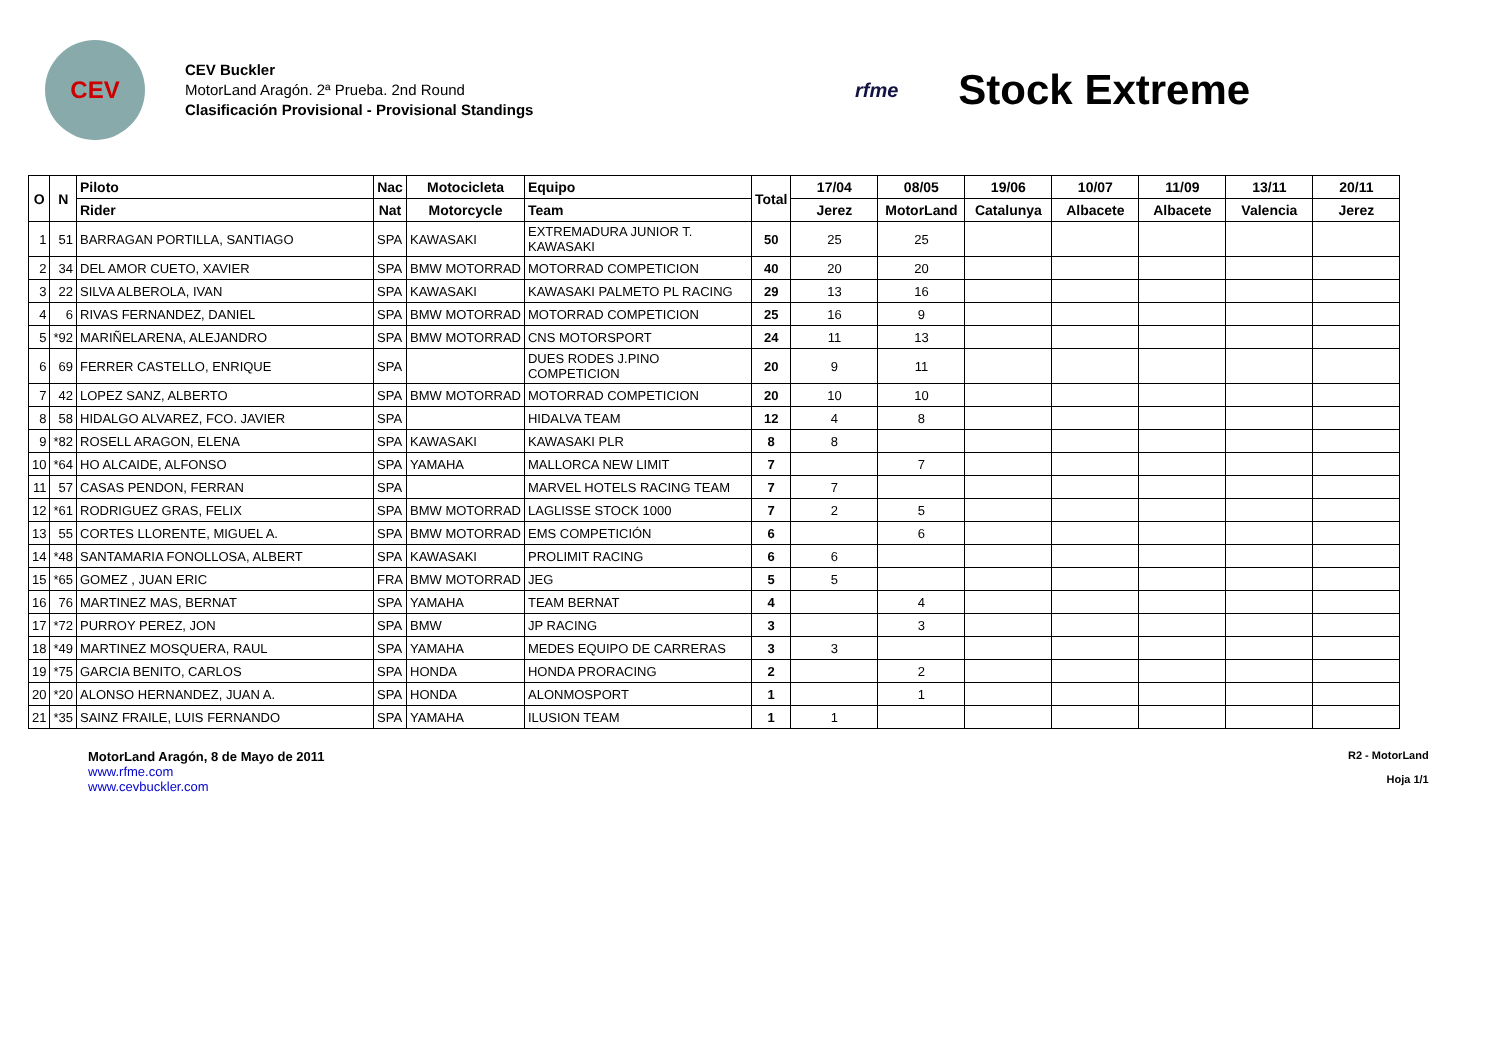CEV
CEV Buckler
MotorLand Aragón. 2ª Prueba. 2nd Round
Clasificación Provisional - Provisional Standings
rfme
Stock Extreme
| O | N | Piloto | Nac | Motocicleta | Equipo | Total | 17/04 | 08/05 | 19/06 | 10/07 | 11/09 | 13/11 | 20/11 |
| --- | --- | --- | --- | --- | --- | --- | --- | --- | --- | --- | --- | --- | --- |
| | | Rider | Nat | Motorcycle | Team | | Jerez | MotorLand | Catalunya | Albacete | Albacete | Valencia | Jerez |
| 1 | 51 | BARRAGAN PORTILLA, SANTIAGO | SPA | KAWASAKI | EXTREMADURA JUNIOR T. KAWASAKI | 50 | 25 | 25 | | | | | |
| 2 | 34 | DEL AMOR CUETO, XAVIER | SPA | BMW MOTORRAD | MOTORRAD COMPETICION | 40 | 20 | 20 | | | | | |
| 3 | 22 | SILVA ALBEROLA, IVAN | SPA | KAWASAKI | KAWASAKI PALMETO PL RACING | 29 | 13 | 16 | | | | | |
| 4 | 6 | RIVAS FERNANDEZ, DANIEL | SPA | BMW MOTORRAD | MOTORRAD COMPETICION | 25 | 16 | 9 | | | | | |
| 5 | *92 | MARIÑELARENA, ALEJANDRO | SPA | BMW MOTORRAD | CNS MOTORSPORT | 24 | 11 | 13 | | | | | |
| 6 | 69 | FERRER CASTELLO, ENRIQUE | SPA | | DUES RODES J.PINO COMPETICION | 20 | 9 | 11 | | | | | |
| 7 | 42 | LOPEZ SANZ, ALBERTO | SPA | BMW MOTORRAD | MOTORRAD COMPETICION | 20 | 10 | 10 | | | | | |
| 8 | 58 | HIDALGO ALVAREZ, FCO. JAVIER | SPA | | HIDALVA TEAM | 12 | 4 | 8 | | | | | |
| 9 | *82 | ROSELL ARAGON, ELENA | SPA | KAWASAKI | KAWASAKI PLR | 8 | 8 | | | | | | |
| 10 | *64 | HO ALCAIDE, ALFONSO | SPA | YAMAHA | MALLORCA NEW LIMIT | 7 | | 7 | | | | | |
| 11 | 57 | CASAS PENDON, FERRAN | SPA | | MARVEL HOTELS RACING TEAM | 7 | 7 | | | | | | |
| 12 | *61 | RODRIGUEZ GRAS, FELIX | SPA | BMW MOTORRAD | LAGLISSE STOCK 1000 | 7 | 2 | 5 | | | | | |
| 13 | 55 | CORTES LLORENTE, MIGUEL A. | SPA | BMW MOTORRAD | EMS COMPETICIÓN | 6 | | 6 | | | | | |
| 14 | *48 | SANTAMARIA FONOLLOSA, ALBERT | SPA | KAWASAKI | PROLIMIT RACING | 6 | 6 | | | | | | |
| 15 | *65 | GOMEZ , JUAN ERIC | FRA | BMW MOTORRAD | JEG | 5 | 5 | | | | | | |
| 16 | 76 | MARTINEZ MAS, BERNAT | SPA | YAMAHA | TEAM BERNAT | 4 | | 4 | | | | | |
| 17 | *72 | PURROY PEREZ, JON | SPA | BMW | JP RACING | 3 | | 3 | | | | | |
| 18 | *49 | MARTINEZ MOSQUERA, RAUL | SPA | YAMAHA | MEDES EQUIPO DE CARRERAS | 3 | 3 | | | | | | |
| 19 | *75 | GARCIA BENITO, CARLOS | SPA | HONDA | HONDA PRORACING | 2 | | 2 | | | | | |
| 20 | *20 | ALONSO HERNANDEZ, JUAN A. | SPA | HONDA | ALONMOSPORT | 1 | | 1 | | | | | |
| 21 | *35 | SAINZ FRAILE, LUIS FERNANDO | SPA | YAMAHA | ILUSION TEAM | 1 | 1 | | | | | | |
MotorLand Aragón, 8 de Mayo de 2011
www.rfme.com
www.cevbuckler.com
R2 - MotorLand
Hoja 1/1